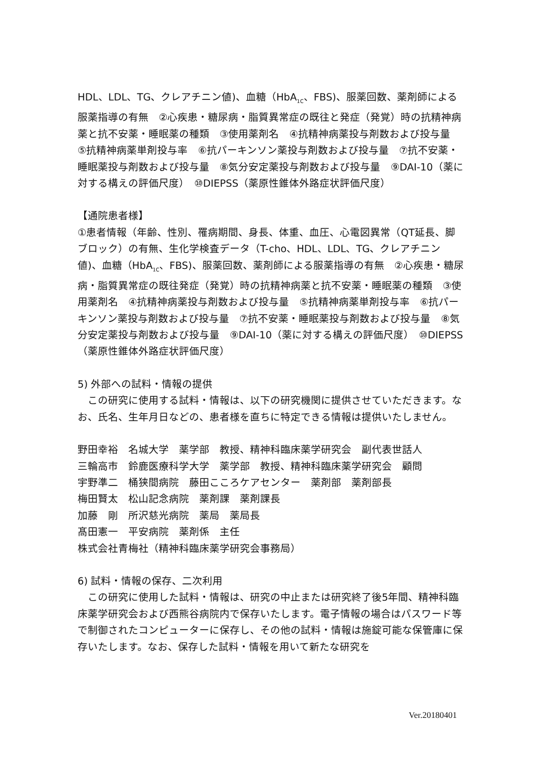HDL、LDL、TG、クレアチニン値)、血糖（HbA<sub>1C</sub>、FBS)、服薬回数、薬剤師による服薬指導の有無　②心疾患・糖尿病・脂質異常症の既往と発症（発覚）時の抗精神病薬と抗不安薬・睡眠薬の種類　③使用薬剤名　④抗精神病薬投与剤数および投与量　⑤抗精神病薬単剤投与率　⑥抗パーキンソン薬投与剤数および投与量　⑦抗不安薬・睡眠薬投与剤数および投与量　⑧気分安定薬投与剤数および投与量　⑨DAI-10（薬に対する構えの評価尺度）　⑩DIEPSS（薬原性錐体外路症状評価尺度）
【通院患者様】
①患者情報（年齢、性別、罹病期間、身長、体重、血圧、心電図異常（QT延長、脚ブロック）の有無、生化学検査データ（T-cho、HDL、LDL、TG、クレアチニン値)、血糖（HbA<sub>1C</sub>、FBS)、服薬回数、薬剤師による服薬指導の有無　②心疾患・糖尿病・脂質異常症の既往発症（発覚）時の抗精神病薬と抗不安薬・睡眠薬の種類　③使用薬剤名　④抗精神病薬投与剤数および投与量　⑤抗精神病薬単剤投与率　⑥抗パーキンソン薬投与剤数および投与量　⑦抗不安薬・睡眠薬投与剤数および投与量　⑧気分安定薬投与剤数および投与量　⑨DAI-10（薬に対する構えの評価尺度）　⑩DIEPSS（薬原性錐体外路症状評価尺度）
5) 外部への試料・情報の提供
　この研究に使用する試料・情報は、以下の研究機関に提供させていただきます。なお、氏名、生年月日などの、患者様を直ちに特定できる情報は提供いたしません。
野田幸裕　名城大学　薬学部　教授、精神科臨床薬学研究会　副代表世話人
三輪高市　鈴鹿医療科学大学　薬学部　教授、精神科臨床薬学研究会　顧問
宇野準二　桶狭間病院　藤田こころケアセンター　薬剤部　薬剤部長
梅田賢太　松山記念病院　薬剤課　薬剤課長
加藤　剛　所沢慈光病院　薬局　薬局長
髙田憲一　平安病院　薬剤係　主任
株式会社青梅社（精神科臨床薬学研究会事務局）
6) 試料・情報の保存、二次利用
　この研究に使用した試料・情報は、研究の中止または研究終了後5年間、精神科臨床薬学研究会および西熊谷病院内で保存いたします。電子情報の場合はパスワード等で制御されたコンピューターに保存し、その他の試料・情報は施錠可能な保管庫に保存いたします。なお、保存した試料・情報を用いて新たな研究を
Ver.20180401